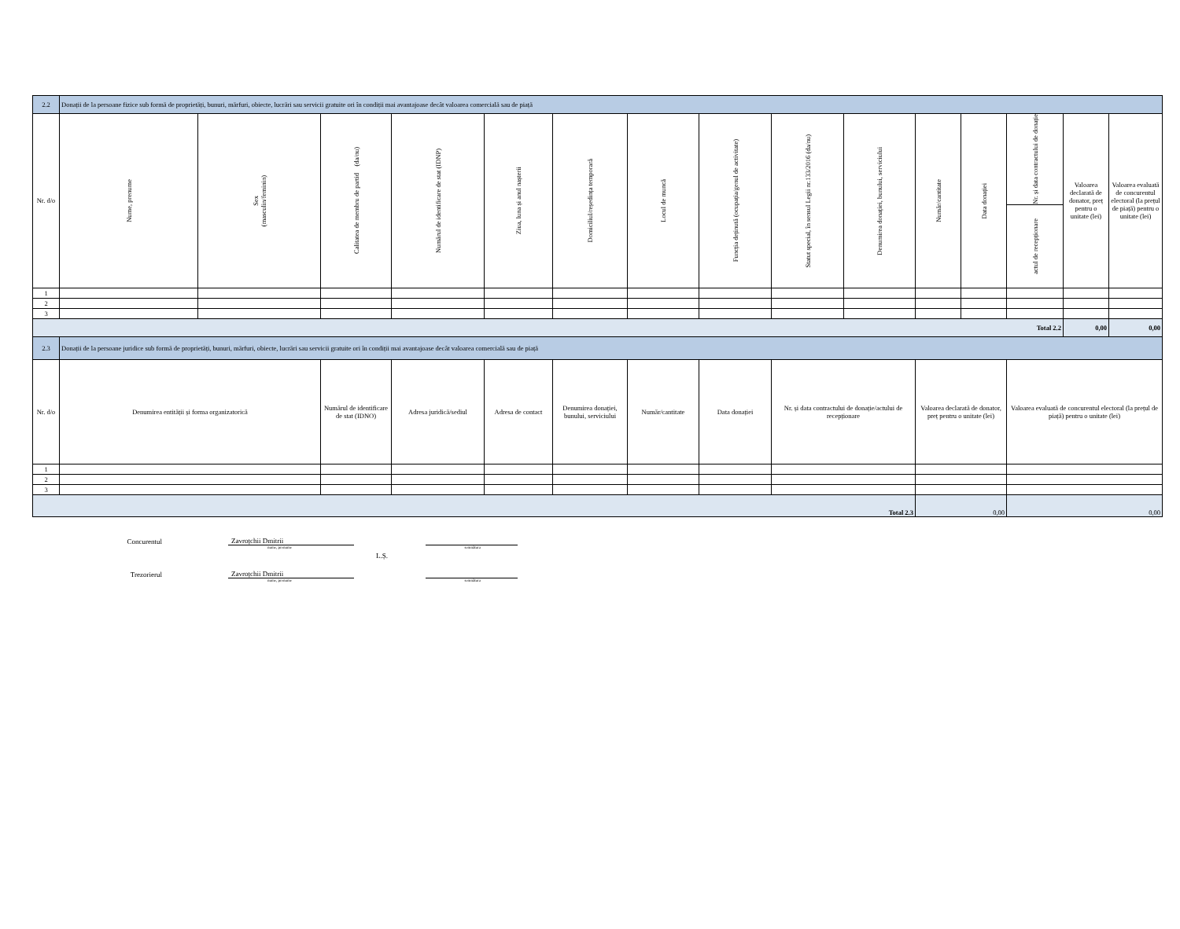| 2.2 | Donații de la persoane fizice sub formă de proprietăți, bunuri, mărfuri, obiecte, lucrări sau servicii gratuite ori în condiții mai avantajoase decât valoarea comercială sau de piață | | | | | | | | | | | | | | |
| Nr. d/o | Nume, prenume | Sex (masculin/feminin) | Calitatea de membru de partid (da/nu) | Numărul de identificare de stat (IDNP) | Ziua, luna și anul nașterii | Domiciliul/reședința temporară | Locul de muncă | Funcția deținută (ocupația/genul de activitate) | Statut special, în sensul Legii nr.133/2016 (da/nu) | Denumirea donației, bunului, serviciului | Număr/cantitate | Data donației | Nr. și data contractului de donație | Valoarea declarată de donator, preț pentru o unitate (lei) | Valoarea evaluată de concurentul electoral (la prețul de piață) pentru o unitate (lei) |
| | | | | | | | | | | | | | actul de recepționare | | |
| 1 | | | | | | | | | | | | | | | |
| 2 | | | | | | | | | | | | | | | |
| 3 | | | | | | | | | | | | | | | |
| Total 2.2 | | | | | | | | | | | | | | 0,00 | 0,00 |
| 2.3 | Donații de la persoane juridice sub formă de proprietăți, bunuri, mărfuri, obiecte, lucrări sau servicii gratuite ori în condiții mai avantajoase decât valoarea comercială sau de piață | | | | | | | | | | | | | | |
| Nr. d/o | Denumirea entității și forma organizatorică | | Numărul de identificare de stat (IDNO) | Adresa juridică/sediul | Adresa de contact | Denumirea donației, bunului, serviciului | Număr/cantitate | Data donației | Nr. și data contractului de donație/actului de recepționare | | Valoarea declarată de donator, preț pentru o unitate (lei) | | Valoarea evaluată de concurentul electoral (la prețul de piață) pentru o unitate (lei) | | |
| 1 | | | | | | | | | | | | | | | |
| 2 | | | | | | | | | | | | | | | |
| 3 | | | | | | | | | | | | | | | |
| Total 2.3 | | | | | | | | | | | 0,00 | | 0,00 | | |
Concurentul
Zavroțchii Dmitrii
nume, prenume semnătura
L.Ș.
Trezorierul
Zavroțchii Dmitrii
nume, prenume semnătura